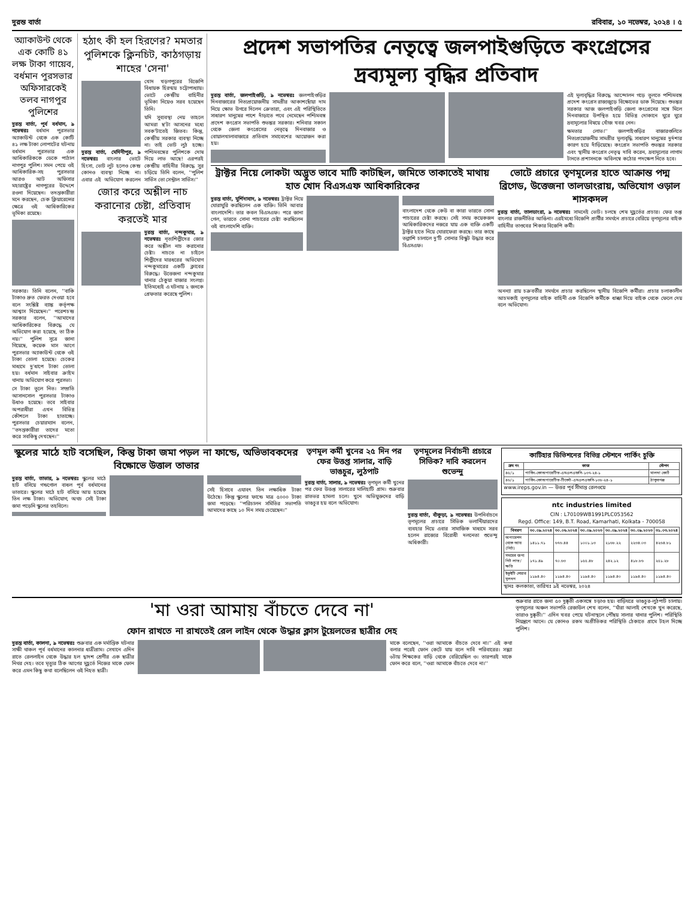দুরন্ত বার্তা রবিবার, ১০ নভেম্বর, ২০২৪ । ৫
অ্যাকাউন্ট থেকে এক কোটি ৪১ লক্ষ টাকা গায়েব, বর্ধমান পুরসভার অফিসারকেই তলব নাগপুর পুলিশের
দুরন্ত বার্তা, পূর্ব বর্ধমান, ৯ নভেম্বরঃ বর্ধমান পুরসভার অ্যাকাউন্ট থেকে এক কোটি ৪১ লক্ষ টাকা লোপাটের ঘটনায় বর্ধমান পুরসভার এক আধিকারিককে ডেকে পাঠাল নাগপুর পুলিশ। সমন পেয়ে ওই আধিকারিক-সহ পুরসভার আরও আট অফিসার মহারাষ্ট্রের নাগপুরের উদ্দেশে রওনা দিয়েছেন। তদন্তকারীরা মনে করছেন, চেক ক্লিয়ারেন্সের ক্ষেত্রে ওই আধিকারিকের ভূমিকা রয়েছে।
সরকার। তিনি বলেন, ''বাকি টাকাও দ্রুত ফেরত দেওয়া হবে বলে সংশ্লিষ্ট ব্যাঙ্ক কর্তৃপক্ষ আশ্বাস দিয়েছেন।'' পরেশচন্দ্র সরকার বলেন, ''আমাদের আধিকারিকের বিরুদ্ধে যে অভিযোগ করা হয়েছে, তা ঠিক নয়।'' পুলিশ সূত্রে জানা গিয়েছে, কয়েক মাস আগে পুরসভার অ্যাকাউন্ট থেকে ওই টাকা তোলা হয়েছে। চেকের মাধ্যমে দু'ধাপে টাকা তোলা হয়। বর্ধমান সাইবার ক্রাইম থানায় অভিযোগ করে পুরসভা।
সে টাকা তুলে নিত। সম্প্রতি আসানসোল পুরসভার টাকাও উধাও হয়েছে। তবে সাইবার অপরাধীরা এখন বিভিন্ন কৌশলে টাকা হাতাচ্ছে। পুরসভার চেয়ারম্যান বলেন, ''তদন্তকারীরা তাদের মতো করে সবকিছু দেখছেন।''
হঠাৎ কী হল হিরণের? মমতার পুলিশকে ক্লিনচিট, কাঠগড়ায় শাহের 'সেনা'
দুরন্ত বার্তা, মেদিনীপুর, ৯ নভেম্বরঃ বাংলার ভোটে হিংসা, ভোট লুট হলেও কেন্দ্র কোনও ব্যবস্থা নিচ্ছে না। এবার এই অভিযোগ করলেন খোদ খড়গপুরের বিজেপি বিধায়ক হিরণ্ময় চট্টোপাধ্যায়। ভোটে কেন্দ্রীয় বাহিনীর ভূমিকা নিয়েও সরব হয়েছেন তিনি।
যদি সুব্যবস্থা নেয় তাহলে আমরা ছ'টা আসনের মধ্যে সবক'টাতেই জিতব। কিন্তু, কেন্দ্রীয় সরকার ব্যবস্থা নিচ্ছে না। তাই ভোট লুঠ হচ্ছে। পশ্চিমবঙ্গের পুলিশকে দোষ দিয়ে লাভ আছে! এরপরই কেন্দ্রীয় বাহিনীর বিরুদ্ধে সুর চড়িয়ে তিনি বলেন, ''পুলিশ সার্ভিস তো সেন্ট্রাল সার্ভিস।''
জোর করে অশ্লীল নাচ করানোর চেষ্টা, প্রতিবাদ করতেই মার
দুরন্ত বার্তা, নন্দকুমার, ৯ নভেম্বরঃ নৃত্যশিল্পীদের জোর করে অশ্লীল নাচ করানোর চেষ্টা। নাচতে না চাইলে শিল্পীদের মারধরের অভিযোগ নন্দকুমারের একটি ক্লাবের বিরুদ্ধে। উত্তেজনা নন্দকুমার থানার ঠেকুয়া বাজার সংলগ্ন। ইতিমধ্যেই এ ঘটনায় ২ জনকে গ্রেফতার করেছে পুলিশ।
প্রদেশ সভাপতির নেতৃত্বে জলপাইগুড়িতে কংগ্রেসের দ্রব্যমূল্য বৃদ্ধির প্রতিবাদ
দুরন্ত বার্তা, জলপাইগুড়ি, ৯ নভেম্বরঃ জলপাইগুড়ির দিনবাজারের নিত্যপ্রয়োজনীয় সামগ্রীর আকাশছোঁয়া দাম নিয়ে ক্ষোভ উগরে দিলেন ক্রেতারা, এবং এই পরিস্থিতিতে সাধারণ মানুষের পাশে দাঁড়াতে পথে নেমেছেন পশ্চিমবঙ্গ প্রদেশ কংগ্রেস সভাপতি শুভঙ্কর সরকার। শনিবার সকাল থেকে জেলা কংগ্রেসের নেতৃত্বে দিনবাজার ও বোয়ালখালাবাজারে প্রতিবাদ সমাবেশের আয়োজন করা হয়।
এই মূল্যবৃদ্ধির বিরুদ্ধে আন্দোলন গড়ে তুলতে পশ্চিমবঙ্গ প্রদেশ কংগ্রেস রাজ্যজুড়ে বিক্ষোভের ডাক দিয়েছে। শুভঙ্কর সরকার আজ জলপাইগুড়ি জেলা কংগ্রেসের সঙ্গে মিলে দিনবাজারে উপস্থিত হয়ে বিভিন্ন দোকানে ঘুরে ঘুরে দ্রব্যমূল্যের বিষয়ে খোঁজ খবর নেন।
ক্ষমতার লোভ।'' জলপাইগুড়ির বাজারগুলিতে নিত্যপ্রয়োজনীয় সামগ্রীর মূল্যবৃদ্ধি সাধারণ মানুষের দুর্দশার কারণ হয়ে দাঁড়িয়েছে। কংগ্রেস সভাপতি শুভঙ্কর সরকার এবং স্থানীয় কংগ্রেস নেতৃত্ব দাবি করেন, দ্রব্যমূল্যের লাগাম টানতে প্রশাসনকে অবিলম্বে কঠোর পদক্ষেপ নিতে হবে।
ট্রাক্টর নিয়ে লোকটা অদ্ভুত ভাবে মাটি কাটছিল, জমিতে তাকাতেই মাথায় হাত খোদ বিএসএফ আধিকারিকের
দুরন্ত বার্তা, মুর্শিদাবাদ, ৯ নভেম্বরঃ ট্রাক্টর নিয়ে ঘোরাঘুরি করছিলেন এক ব্যক্তি। তিনি আবার বাংলাদেশি। তার কবল বিএসএফ। পরে জানা গেল, ভারতে সোনা পাচারের চেষ্টা করছিলেন ওই বাংলাদেশি ব্যক্তি।
বাংলাদেশ থেকে কেউ বা কারা ভারতে সোনা পাচারের চেষ্টা করছে। সেই সময় কয়েকজন আধিকারিকদের নজরে যায় এক ব্যক্তি একটি ট্রাক্টর হাতে নিয়ে ঘোরাফেরা করছে। তার কাছে তল্লাশি চালালে দু'টি সোনার বিস্কুট উদ্ধার করে বিএসএফ।
ভোটে প্রচারে তৃণমূলের হাতে আক্রান্ত পদ্ম ব্রিগেড, উত্তেজনা তালডাংরায়, অভিযোগ ওড়াল শাসকদল
দুরন্ত বার্তা, তালডাংরা, ৯ নভেম্বরঃ সামনেই ভোট। চলছে শেষ মুহূর্তের প্রচার। ফের তপ্ত বাংলার রাজনীতির আঙিনা। এরইমধ্যে বিজেপি প্রার্থীর সমর্থনে প্রচারে বেরিয়ে তৃণমূলের বাইক বাহিনীর তাণ্ডবের শিকার বিজেপি কর্মী।
অনন্যা রায় চক্রবর্তীর সমর্থনে প্রচার করছিলেন স্থানীয় বিজেপি কর্মীরা। প্রচার চলাকালীন আচমকাই তৃণমূলের বাইক বাহিনী এক বিজেপি কর্মীকে ধাক্কা দিয়ে বাইক থেকে ফেলে দেয় বলে অভিযোগ।
স্কুলের মাঠে হাট বসেছিল, কিন্তু টাকা জমা পড়ল না ফান্ডে, অভিভাবকদের বিক্ষোভে উত্তাল তাভার
দুরন্ত বার্তা, তাভার, ৯ নভেম্বরঃ স্কুলের মাঠে হাট বসিয়ে গন্ডগোল বাধল পূর্ব বর্ধমানের ভাতারে। স্কুলের মাঠে হাট বসিয়ে আয় হয়েছে তিন লক্ষ টাকা। অভিযোগ, অথচ সেই টাকা জমা পড়েনি স্কুলের তহবিলে।
সেই হিসাবে এযাবৎ তিন লক্ষাধিক টাকা উঠেছে। কিন্তু স্কুলের ফান্ডে মাত্র ৫০০০ টাকা জমা পড়েছে। ''পরিচালন সমিতির সভাপতি আমাদের কাছে ১০ দিন সময় চেয়েছেন।''
তৃণমূল কর্মী খুনের ২৫ দিন পর ফের উত্তপ্ত সালার, বাড়ি ভাঙচুর, লুঠপাট
দুরন্ত বার্তা, সালার, ৯ নভেম্বরঃ তৃণমূল কর্মী খুনের পর ফের উত্তপ্ত সালারের মালিহাটি গ্রাম। শুক্রবার রাতভর হামলা চলে। খুনে অভিযুক্তদের বাড়ি ভাঙচুর হয় বলে অভিযোগ।
তৃণমূলের নির্বাচনী প্রচারে সিভিক? দাবি করলেন শুভেন্দু
দুরন্ত বার্তা, বাঁকুড়া, ৯ নভেম্বরঃ উপনির্বাচনে তৃণমূলের প্রচারে সিভিক ভলান্টিয়ারদের ব্যবহার নিয়ে এবার সামাজিক মাধ্যমে সরব হলেন রাজ্যের বিরোধী দলনেতা শুভেন্দু অধিকারী।
কাটিহার ডিভিশনের বিভিন্ন স্টেশনে পার্কিং চুক্তি
| ক্রম নং | কাজ | স্টেশন |
| --- | --- | --- |
| ৪৫/১ | পার্কিং-কোঅপারেটিভ-এমএলএফসি-১৩৭-২৪-১ | মালদা কোর্ট |
| ৪৬/১ | পার্কিং-কোঅপারেটিভ-টিকেট-এমএলএফসি-১৩৮-২৪-১ | ঠাকুরগঞ্জ |
www.ireps.gov.in — উত্তর পূর্ব সীমান্ত রেলওয়ে
ntc industries limited
CIN : L70109WB1991PLC053562
Regd. Office: 149, B.T. Road, Kamarhati, Kolkata - 700058
| বিবরণ | ৩০.০৯.২০২৪ | ৩০.০৬.২০২৪ | ৩০.০৯.২০২৩ | ৩০.০৯.২০২৪ | ৩০.০৯.২০২৩ | ৩১.০৩.২০২৪ |
| --- | --- | --- | --- | --- | --- | --- |
| অপারেশন থেকে আয় (নিট) | ১৪১১.৭১ | ৬৭৬.৪৪ | ১০০১.১৩ | ২১৬৮.২২ | ২২৩৪.০৩ | ৪২৬৪.৮১ |
| সময়ের জন্য নিট লাভ/ক্ষতি | ১৭১.৪৯ | ৭০.৬৩ | ১৫৫.৪৮ | ২৪২.১২ | ৪১৮.৮৬ | ২৫১.২৮ |
| ইকুইটি শেয়ার মূলধন | ১১৯৪.৪০ | ১১৯৪.৪০ | ১১৯৪.৪০ | ১১৯৪.৪০ | ১১৯৪.৪০ | ১১৯৪.৪০ |
স্থানঃ কলকাতা, তারিখঃ ৯ই নভেম্বর, ২০২৪
'মা ওরা আমায় বাঁচতে দেবে না'
ফোন রাখতে না রাখতেই রেল লাইন থেকে উদ্ধার ক্লাস টুয়েলভের ছাত্রীর দেহ
দুরন্ত বার্তা, কালনা, ৯ নভেম্বরঃ শুক্রবার এক মর্মান্তিক ঘটনার সাক্ষী থাকল পূর্ব বর্ধমানের কালনার ধাত্রীগ্রাম। সেখানে এদিন রাতে রেললাইন থেকে উদ্ধার হল দ্বাদশ শ্রেণীর এক ছাত্রীর নিথর দেহ। তবে মৃত্যুর ঠিক আগের মুহূর্তে নিজের মাকে ফোন করে এমন কিছু কথা বলেছিলেন ওই নিহত ছাত্রী।
মাকে বলেছেন, ''ওরা আমাকে বাঁচতে দেবে না।'' এই কথা বলার পরেই ফোন কেটে যায় বলে দাবি পরিবারের। সন্ধ্যা ৬টায় শিক্ষকের বাড়ি থেকে বেরিয়েছিল ও। তারপরই মাকে ফোন করে বলে, ''ওরা আমাকে বাঁচতে দেবে না।''
শুক্রবার রাতে জনা ৫০ দুষ্কৃতী একসঙ্গে চড়াও হয়। বাড়িঘরে ভাঙচুর-লুঠপাট চালায়। তৃণমূলের অঞ্চল সভাপতি রেজাউল শেখ বলেন, ''যাঁরা আলাই শেখকে খুন করেছে, তারাও দুষ্কৃতী।'' এদিন খবর পেয়ে ঘটনাস্থলে পৌঁছয় সালার থানার পুলিশ। পরিস্থিতি নিয়ন্ত্রণে আনে। যে কোনও রকম অপ্রীতিকর পরিস্থিতি ঠেকাতে গ্রামে টহল দিচ্ছে পুলিশ।